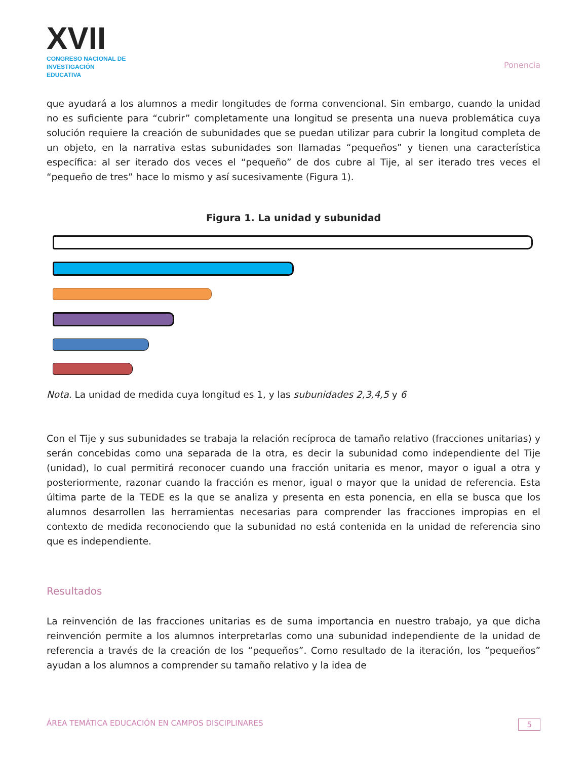XVII
CONGRESO NACIONAL DE
INVESTIGACIÓN EDUCATIVA
Ponencia
que ayudará a los alumnos a medir longitudes de forma convencional. Sin embargo, cuando la unidad no es suficiente para “cubrir” completamente una longitud se presenta una nueva problemática cuya solución requiere la creación de subunidades que se puedan utilizar para cubrir la longitud completa de un objeto, en la narrativa estas subunidades son llamadas “pequeños” y tienen una característica específica: al ser iterado dos veces el “pequeño” de dos cubre al Tije, al ser iterado tres veces el “pequeño de tres” hace lo mismo y así sucesivamente (Figura 1).
Figura 1. La unidad y subunidad
Nota. La unidad de medida cuya longitud es 1, y las subunidades 2,3,4,5 y 6
Con el Tije y sus subunidades se trabaja la relación recíproca de tamaño relativo (fracciones unitarias) y serán concebidas como una separada de la otra, es decir la subunidad como independiente del Tije (unidad), lo cual permitirá reconocer cuando una fracción unitaria es menor, mayor o igual a otra y posteriormente, razonar cuando la fracción es menor, igual o mayor que la unidad de referencia. Esta última parte de la TEDE es la que se analiza y presenta en esta ponencia, en ella se busca que los alumnos desarrollen las herramientas necesarias para comprender las fracciones impropias en el contexto de medida reconociendo que la subunidad no está contenida en la unidad de referencia sino que es independiente.
Resultados
La reinvención de las fracciones unitarias es de suma importancia en nuestro trabajo, ya que dicha reinvención permite a los alumnos interpretarlas como una subunidad independiente de la unidad de referencia a través de la creación de los “pequeños”. Como resultado de la iteración, los “pequeños” ayudan a los alumnos a comprender su tamaño relativo y la idea de
ÁREA TEMÁTICA EDUCACIÓN EN CAMPOS DISCIPLINARES 5